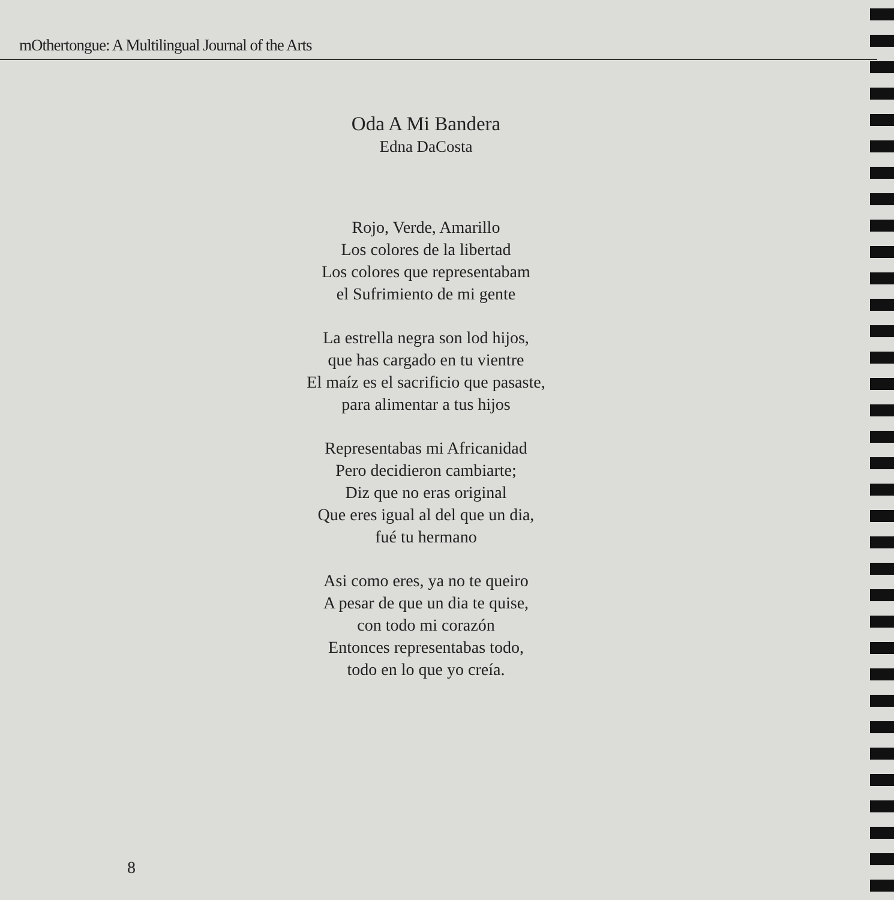mOthertongue: A Multilingual Journal of the Arts
Oda A Mi Bandera
Edna DaCosta
Rojo, Verde, Amarillo
Los colores de la libertad
Los colores que representabam
el Sufrimiento de mi gente
La estrella negra son lod hijos,
que has cargado en tu vientre
El maíz es el sacrificio que pasaste,
para alimentar a tus hijos
Representabas mi Africanidad
Pero decidieron cambiarte;
Diz que no eras original
Que eres igual al del que un dia,
fué tu hermano
Asi como eres, ya no te queiro
A pesar de que un dia te quise,
con todo mi corazón
Entonces representabas todo,
todo en lo que yo creía.
8